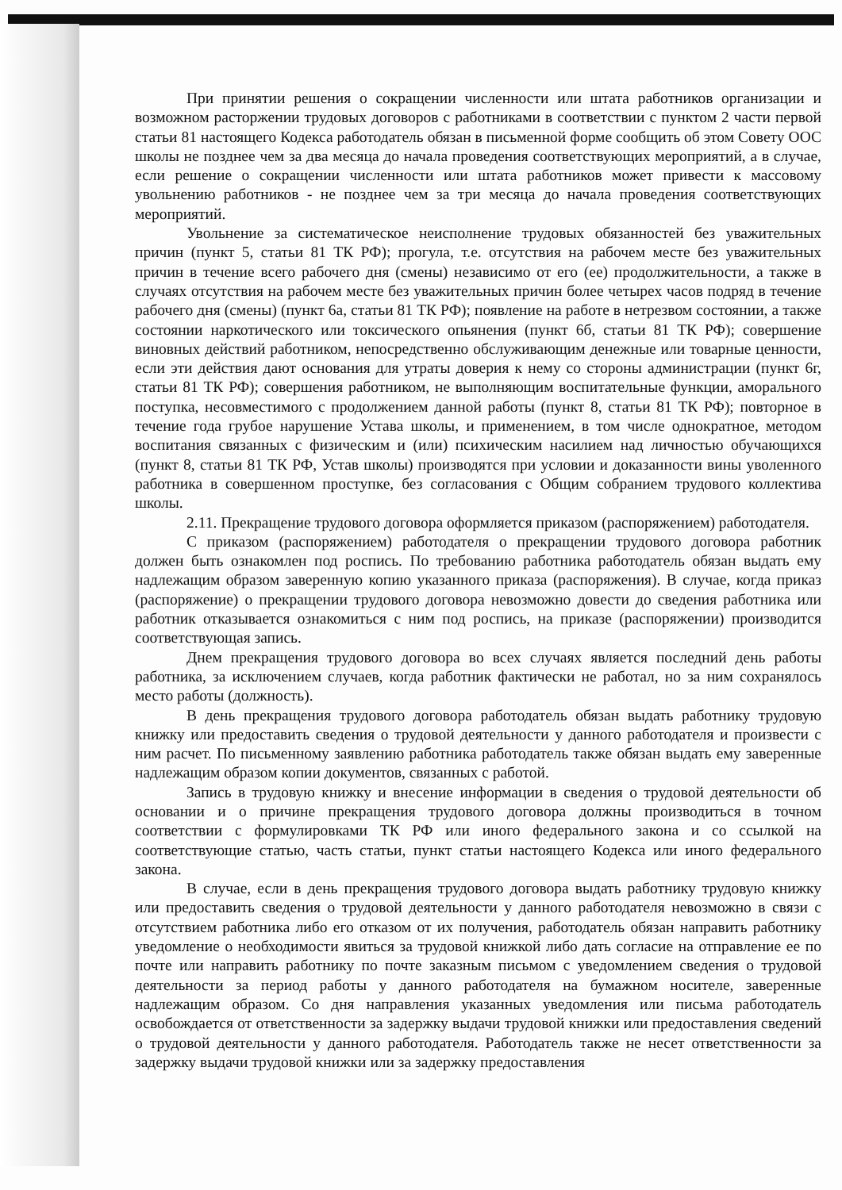При принятии решения о сокращении численности или штата работников организации и возможном расторжении трудовых договоров с работниками в соответствии с пунктом 2 части первой статьи 81 настоящего Кодекса работодатель обязан в письменной форме сообщить об этом Совету ООС школы не позднее чем за два месяца до начала проведения соответствующих мероприятий, а в случае, если решение о сокращении численности или штата работников может привести к массовому увольнению работников - не позднее чем за три месяца до начала проведения соответствующих мероприятий.
Увольнение за систематическое неисполнение трудовых обязанностей без уважительных причин (пункт 5, статьи 81 ТК РФ); прогула, т.е. отсутствия на рабочем месте без уважительных причин в течение всего рабочего дня (смены) независимо от его (ее) продолжительности, а также в случаях отсутствия на рабочем месте без уважительных причин более четырех часов подряд в течение рабочего дня (смены) (пункт 6а, статьи 81 ТК РФ); появление на работе в нетрезвом состоянии, а также состоянии наркотического или токсического опьянения (пункт 6б, статьи 81 ТК РФ); совершение виновных действий работником, непосредственно обслуживающим денежные или товарные ценности, если эти действия дают основания для утраты доверия к нему со стороны администрации (пункт 6г, статьи 81 ТК РФ); совершения работником, не выполняющим воспитательные функции, аморального поступка, несовместимого с продолжением данной работы (пункт 8, статьи 81 ТК РФ); повторное в течение года грубое нарушение Устава школы, и применением, в том числе однократное, методом воспитания связанных с физическим и (или) психическим насилием над личностью обучающихся (пункт 8, статьи 81 ТК РФ, Устав школы) производятся при условии и доказанности вины уволенного работника в совершенном проступке, без согласования с Общим собранием трудового коллектива школы.
2.11. Прекращение трудового договора оформляется приказом (распоряжением) работодателя.
С приказом (распоряжением) работодателя о прекращении трудового договора работник должен быть ознакомлен под роспись. По требованию работника работодатель обязан выдать ему надлежащим образом заверенную копию указанного приказа (распоряжения). В случае, когда приказ (распоряжение) о прекращении трудового договора невозможно довести до сведения работника или работник отказывается ознакомиться с ним под роспись, на приказе (распоряжении) производится соответствующая запись.
Днем прекращения трудового договора во всех случаях является последний день работы работника, за исключением случаев, когда работник фактически не работал, но за ним сохранялось место работы (должность).
В день прекращения трудового договора работодатель обязан выдать работнику трудовую книжку или предоставить сведения о трудовой деятельности у данного работодателя и произвести с ним расчет. По письменному заявлению работника работодатель также обязан выдать ему заверенные надлежащим образом копии документов, связанных с работой.
Запись в трудовую книжку и внесение информации в сведения о трудовой деятельности об основании и о причине прекращения трудового договора должны производиться в точном соответствии с формулировками ТК РФ или иного федерального закона и со ссылкой на соответствующие статью, часть статьи, пункт статьи настоящего Кодекса или иного федерального закона.
В случае, если в день прекращения трудового договора выдать работнику трудовую книжку или предоставить сведения о трудовой деятельности у данного работодателя невозможно в связи с отсутствием работника либо его отказом от их получения, работодатель обязан направить работнику уведомление о необходимости явиться за трудовой книжкой либо дать согласие на отправление ее по почте или направить работнику по почте заказным письмом с уведомлением сведения о трудовой деятельности за период работы у данного работодателя на бумажном носителе, заверенные надлежащим образом. Со дня направления указанных уведомления или письма работодатель освобождается от ответственности за задержку выдачи трудовой книжки или предоставления сведений о трудовой деятельности у данного работодателя. Работодатель также не несет ответственности за задержку выдачи трудовой книжки или за задержку предоставления